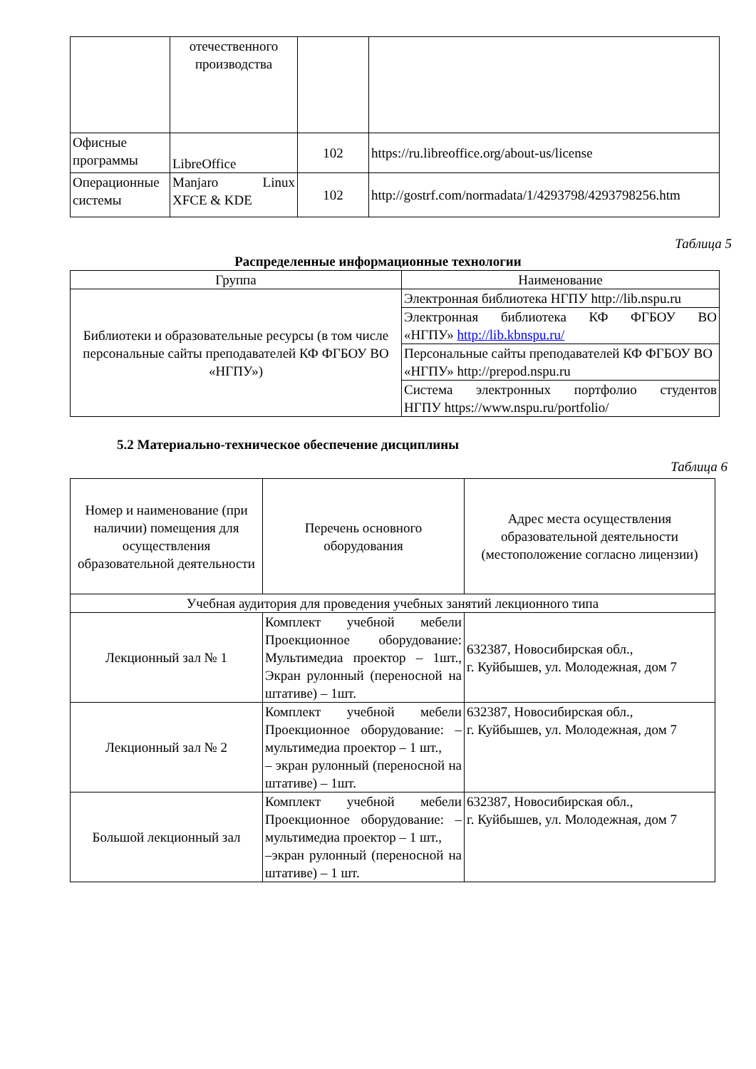| | отечественного производства | | |
| Офисные программы | LibreOffice | 102 | https://ru.libreoffice.org/about-us/license |
| Операционные системы | Manjaro Linux XFCE & KDE | 102 | http://gostrf.com/normadata/1/4293798/4293798256.htm |
Таблица 5
Распределенные информационные технологии
| Группа | Наименование |
| Библиотеки и образовательные ресурсы (в том числе персональные сайты преподавателей КФ ФГБОУ ВО «НГПУ») | Электронная библиотека НГПУ http://lib.nspu.ru |
| | Электронная библиотека КФ ФГБОУ ВО «НГПУ» http://lib.kbnspu.ru/ |
| | Персональные сайты преподавателей КФ ФГБОУ ВО «НГПУ» http://prepod.nspu.ru |
| | Система электронных портфолио студентов НГПУ https://www.nspu.ru/portfolio/ |
5.2 Материально-техническое обеспечение дисциплины
Таблица 6
| Номер и наименование (при наличии) помещения для осуществления образовательной деятельности | Перечень основного оборудования | Адрес места осуществления образовательной деятельности (местоположение согласно лицензии) |
| Учебная аудитория для проведения учебных занятий лекционного типа | | |
| Лекционный зал № 1 | Комплект учебной мебели Проекционное оборудование: Мультимедиа проектор – 1шт., Экран рулонный (переносной на штативе) – 1шт. | 632387, Новосибирская обл., г. Куйбышев, ул. Молодежная, дом 7 |
| Лекционный зал № 2 | Комплект учебной мебели Проекционное оборудование: – мультимедиа проектор – 1 шт., – экран рулонный (переносной на штативе) – 1шт. | 632387, Новосибирская обл., г. Куйбышев, ул. Молодежная, дом 7 |
| Большой лекционный зал | Комплект учебной мебели Проекционное оборудование: – мультимедиа проектор – 1 шт., –экран рулонный (переносной на штативе) – 1 шт. | 632387, Новосибирская обл., г. Куйбышев, ул. Молодежная, дом 7 |